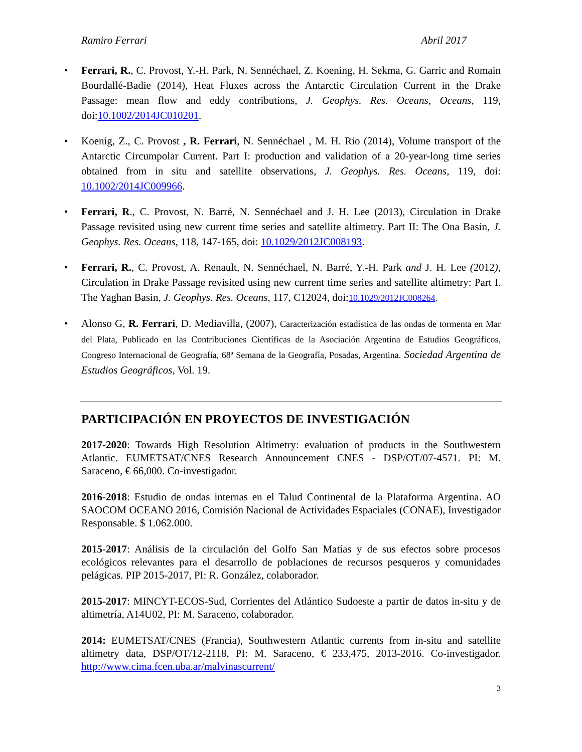Ramiro Ferrari Abril 2017
Ferrari, R., C. Provost, Y.-H. Park, N. Sennéchael, Z. Koening, H. Sekma, G. Garric and Romain Bourdallé-Badie (2014), Heat Fluxes across the Antarctic Circulation Current in the Drake Passage: mean flow and eddy contributions, J. Geophys. Res. Oceans, Oceans, 119, doi:10.1002/2014JC010201.
Koenig, Z., C. Provost , R. Ferrari, N. Sennéchael , M. H. Rio (2014), Volume transport of the Antarctic Circumpolar Current. Part I: production and validation of a 20-year-long time series obtained from in situ and satellite observations, J. Geophys. Res. Oceans, 119, doi: 10.1002/2014JC009966.
Ferrari, R., C. Provost, N. Barré, N. Sennéchael and J. H. Lee (2013), Circulation in Drake Passage revisited using new current time series and satellite altimetry. Part II: The Ona Basin, J. Geophys. Res. Oceans, 118, 147-165, doi: 10.1029/2012JC008193.
Ferrari, R., C. Provost, A. Renault, N. Sennéchael, N. Barré, Y.-H. Park and J. H. Lee (2012), Circulation in Drake Passage revisited using new current time series and satellite altimetry: Part I. The Yaghan Basin, J. Geophys. Res. Oceans, 117, C12024, doi:10.1029/2012JC008264.
Alonso G, R. Ferrari, D. Mediavilla, (2007), Caracterización estadística de las ondas de tormenta en Mar del Plata, Publicado en las Contribuciones Científicas de la Asociación Argentina de Estudios Geográficos, Congreso Internacional de Geografía, 68ª Semana de la Geografía, Posadas, Argentina. Sociedad Argentina de Estudios Geográficos, Vol. 19.
PARTICIPACIÓN EN PROYECTOS DE INVESTIGACIÓN
2017-2020: Towards High Resolution Altimetry: evaluation of products in the Southwestern Atlantic. EUMETSAT/CNES Research Announcement CNES - DSP/OT/07-4571. PI: M. Saraceno, € 66,000. Co-investigador.
2016-2018: Estudio de ondas internas en el Talud Continental de la Plataforma Argentina. AO SAOCOM OCEANO 2016, Comisión Nacional de Actividades Espaciales (CONAE), Investigador Responsable. $ 1.062.000.
2015-2017: Análisis de la circulación del Golfo San Matías y de sus efectos sobre procesos ecológicos relevantes para el desarrollo de poblaciones de recursos pesqueros y comunidades pelágicas. PIP 2015-2017, PI: R. González, colaborador.
2015-2017: MINCYT-ECOS-Sud, Corrientes del Atlántico Sudoeste a partir de datos in-situ y de altimetría, A14U02, PI: M. Saraceno, colaborador.
2014: EUMETSAT/CNES (Francia), Southwestern Atlantic currents from in-situ and satellite altimetry data, DSP/OT/12-2118, PI: M. Saraceno, € 233,475, 2013-2016. Co-investigador. http://www.cima.fcen.uba.ar/malvinascurrent/
3